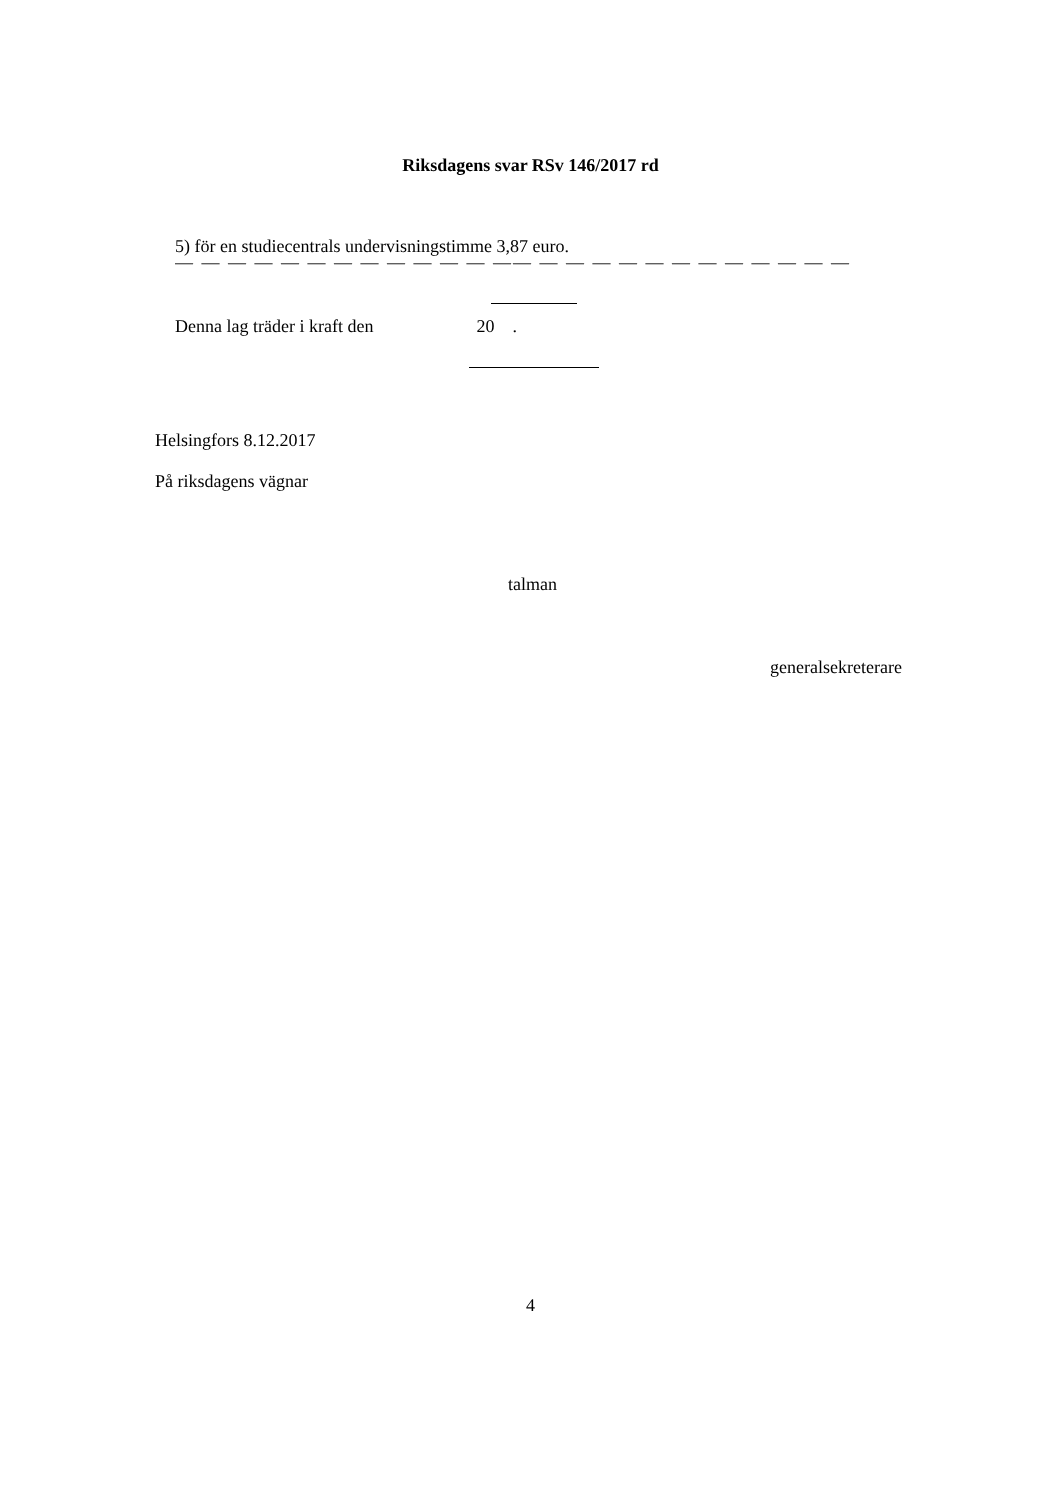Riksdagens svar RSv 146/2017 rd
5) för en studiecentrals undervisningstimme 3,87 euro.
— — — — — — — — — — — — —— — — — — — — — — — — — —
Denna lag träder i kraft den 20 .
Helsingfors 8.12.2017
På riksdagens vägnar
talman
generalsekreterare
4